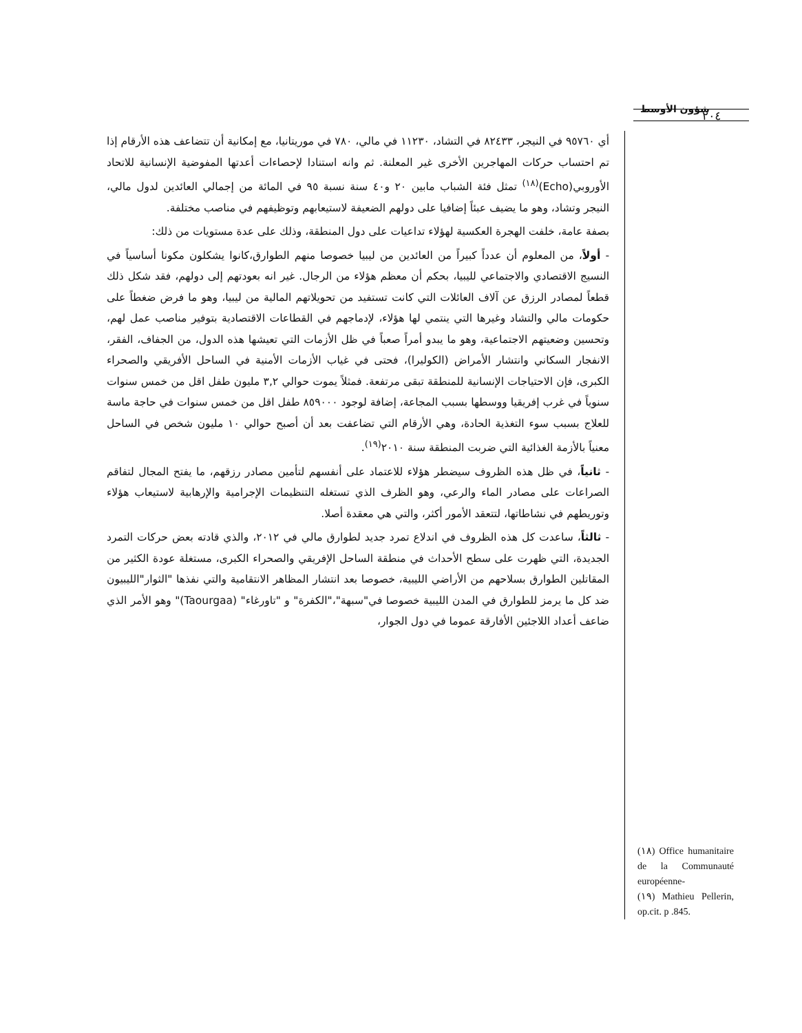شؤون الأوسط ٢٠٤
أي ٩٥٧٦٠ في النيجر، ٨٢٤٣٣ في التشاد، ١١٢٣٠ في مالي، ٧٨٠ في موريتانيا، مع إمكانية أن تتضاعف هذه الأرقام إذا تم احتساب حركات المهاجرين الأخرى غير المعلنة. ثم وانه استنادا لإحصاءات أعدتها المفوضية الإنسانية للاتحاد الأوروبي(Echo)<sup>(١٨)</sup> تمثل فئة الشباب مابين ٢٠ و٤٠ سنة نسبة ٩٥ في المائة من إجمالي العائدين لدول مالي، النيجر وتشاد، وهو ما يضيف عبئاً إضافيا على دولهم الضعيفة لاستيعابهم وتوظيفهم في مناصب مختلفة.
بصفة عامة، خلفت الهجرة العكسية لهؤلاء تداعيات على دول المنطقة، وذلك على عدة مستويات من ذلك:
- أولاً، من المعلوم أن عدداً كبيراً من العائدين من ليبيا خصوصا منهم الطوارق،كانوا يشكلون مكونا أساسياً في النسيج الاقتصادي والاجتماعي لليبيا، بحكم أن معظم هؤلاء من الرجال. غير انه بعودتهم إلى دولهم، فقد شكل ذلك قطعاً لمصادر الرزق عن آلاف العائلات التي كانت تستفيد من تحويلاتهم المالية من ليبيا، وهو ما فرض ضغطاً على حكومات مالي والتشاد وغيرها التي ينتمي لها هؤلاء، لإدماجهم في القطاعات الاقتصادية بتوفير مناصب عمل لهم، وتحسين وضعيتهم الاجتماعية، وهو ما يبدو أمراً صعباً في ظل الأزمات التي تعيشها هذه الدول، من الجفاف، الفقر، الانفجار السكاني وانتشار الأمراض (الكوليرا)، فحتى في غياب الأزمات الأمنية في الساحل الأفريقي والصحراء الكبرى، فإن الاحتياجات الإنسانية للمنطقة تبقى مرتفعة. فمثلاً يموت حوالي ٣,٢ مليون طفل اقل من خمس سنوات سنوياً في غرب إفريقيا ووسطها بسبب المجاعة، إضافة لوجود ٨٥٩٠٠٠ طفل اقل من خمس سنوات في حاجة ماسة للعلاج بسبب سوء التغذية الحادة، وهي الأرقام التي تضاعفت بعد أن أصبح حوالي ١٠ مليون شخص في الساحل معنياً بالأزمة الغذائية التي ضربت المنطقة سنة ٢٠١٠<sup>(١٩)</sup>.
- ثانياً، في ظل هذه الظروف سيضطر هؤلاء للاعتماد على أنفسهم لتأمين مصادر رزقهم، ما يفتح المجال لتفاقم الصراعات على مصادر الماء والرعي، وهو الظرف الذي تستغله التنظيمات الإجرامية والإرهابية لاستيعاب هؤلاء وتوريطهم في نشاطاتها، لتتعقد الأمور أكثر، والتي هي معقدة أصلا.
- ثالثاً، ساعدت كل هذه الظروف في اندلاع تمرد جديد لطوارق مالي في ٢٠١٢، والذي قادته بعض حركات التمرد الجديدة، التي ظهرت على سطح الأحداث في منطقة الساحل الإفريقي والصحراء الكبرى، مستغلة عودة الكثير من المقاتلين الطوارق بسلاحهم من الأراضي الليبية، خصوصا بعد انتشار المظاهر الانتقامية والتي نفذها "الثوار"الليبيون ضد كل ما يرمز للطوارق في المدن الليبية خصوصا في"سبهة"،"الكفرة" و "تاورغاء" (Taourgaa)" وهو الأمر الذي ضاعف أعداد اللاجئين الأفارقة عموما في دول الجوار،
(١٨) Office humanitaire de la Communauté européenne-
(١٩) Mathieu Pellerin, op.cit. p .845.